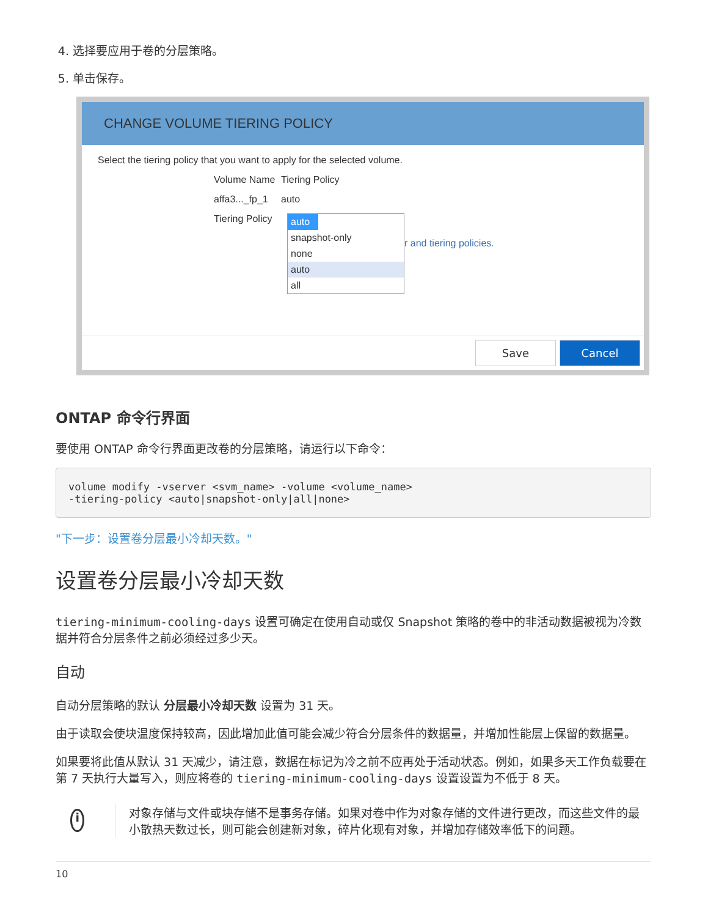4. 选择要应用于卷的分层策略。
5. 单击保存。
CHANGE VOLUME TIERING POLICY
Select the tiering policy that you want to apply for the selected volume.
Volume Name Tiering Policy
affa3..._fp_1 auto
Tiering Policy
auto
snapshot-only
none
auto
all
r and tiering policies.
Save Cancel
ONTAP 命令行界面
要使用 ONTAP 命令行界面更改卷的分层策略，请运行以下命令：
volume modify -vserver <svm_name> -volume <volume_name>
-tiering-policy <auto|snapshot-only|all|none>
"下一步：设置卷分层最小冷却天数。"
设置卷分层最小冷却天数
tiering-minimum-cooling-days 设置可确定在使用自动或仅 Snapshot 策略的卷中的非活动数据被视为冷数据并符合分层条件之前必须经过多少天。
自动
自动分层策略的默认 分层最小冷却天数 设置为 31 天。
由于读取会使块温度保持较高，因此增加此值可能会减少符合分层条件的数据量，并增加性能层上保留的数据量。
如果要将此值从默认 31 天减少，请注意，数据在标记为冷之前不应再处于活动状态。例如，如果多天工作负载要在第 7 天执行大量写入，则应将卷的 tiering-minimum-cooling-days 设置设置为不低于 8 天。
i
对象存储与文件或块存储不是事务存储。如果对卷中作为对象存储的文件进行更改，而这些文件的最小散热天数过长，则可能会创建新对象，碎片化现有对象，并增加存储效率低下的问题。
10